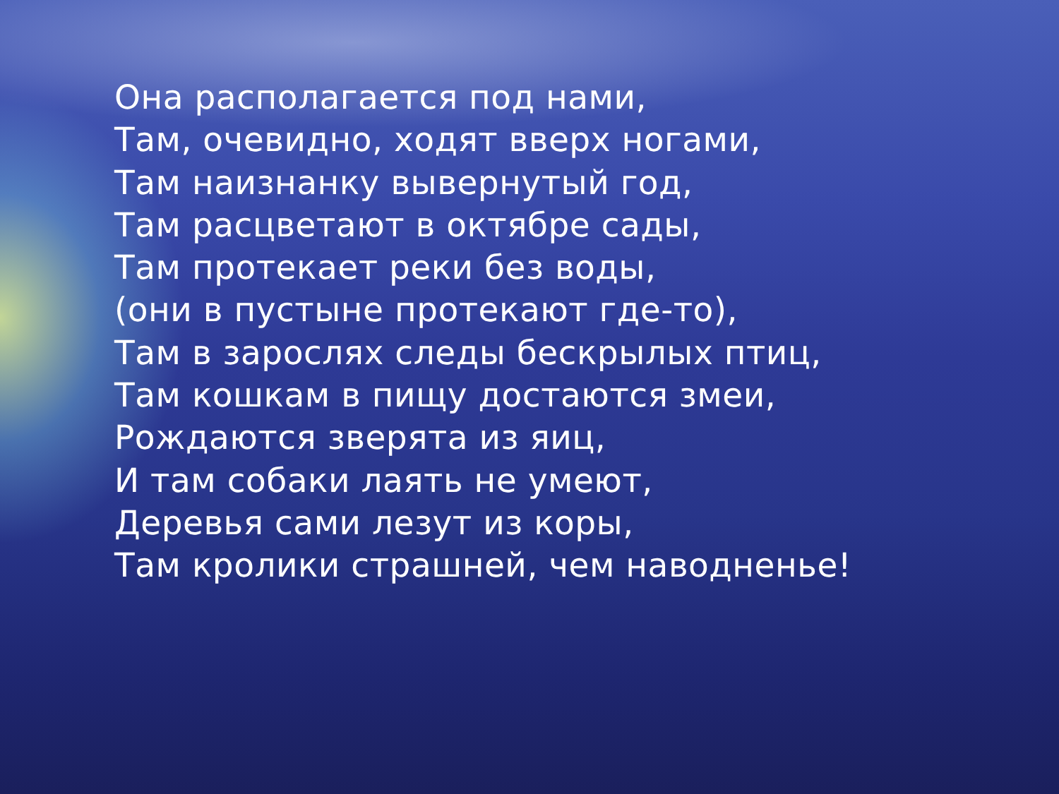Она располагается под нами,
Там, очевидно, ходят вверх ногами,
Там наизнанку вывернутый год,
Там расцветают в октябре сады,
Там протекает реки без воды,
(они в пустыне протекают где-то),
Там в зарослях следы бескрылых птиц,
Там кошкам в пищу достаются змеи,
Рождаются зверята из яиц,
И там собаки лаять не умеют,
Деревья сами лезут из коры,
Там кролики страшней, чем наводненье!